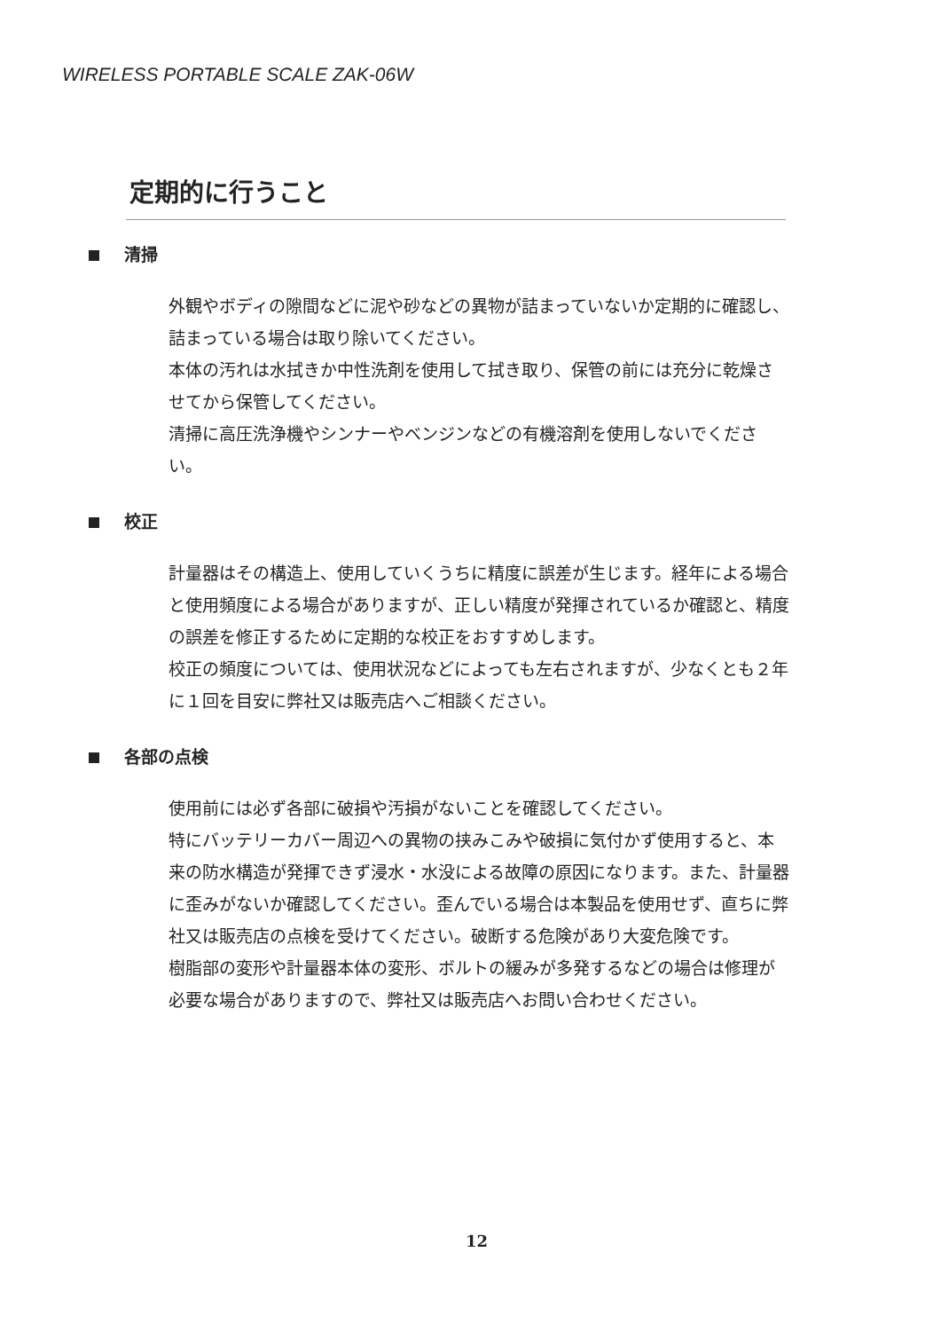WIRELESS PORTABLE SCALE ZAK-06W
定期的に行うこと
清掃
外観やボディの隙間などに泥や砂などの異物が詰まっていないか定期的に確認し、詰まっている場合は取り除いてください。
本体の汚れは水拭きか中性洗剤を使用して拭き取り、保管の前には充分に乾燥させてから保管してください。
清掃に高圧洗浄機やシンナーやベンジンなどの有機溶剤を使用しないでください。
校正
計量器はその構造上、使用していくうちに精度に誤差が生じます。経年による場合と使用頻度による場合がありますが、正しい精度が発揮されているか確認と、精度の誤差を修正するために定期的な校正をおすすめします。
校正の頻度については、使用状況などによっても左右されますが、少なくとも２年に１回を目安に弊社又は販売店へご相談ください。
各部の点検
使用前には必ず各部に破損や汚損がないことを確認してください。
特にバッテリーカバー周辺への異物の挟みこみや破損に気付かず使用すると、本来の防水構造が発揮できず浸水・水没による故障の原因になります。また、計量器に歪みがないか確認してください。歪んでいる場合は本製品を使用せず、直ちに弊社又は販売店の点検を受けてください。破断する危険があり大変危険です。
樹脂部の変形や計量器本体の変形、ボルトの緩みが多発するなどの場合は修理が必要な場合がありますので、弊社又は販売店へお問い合わせください。
12